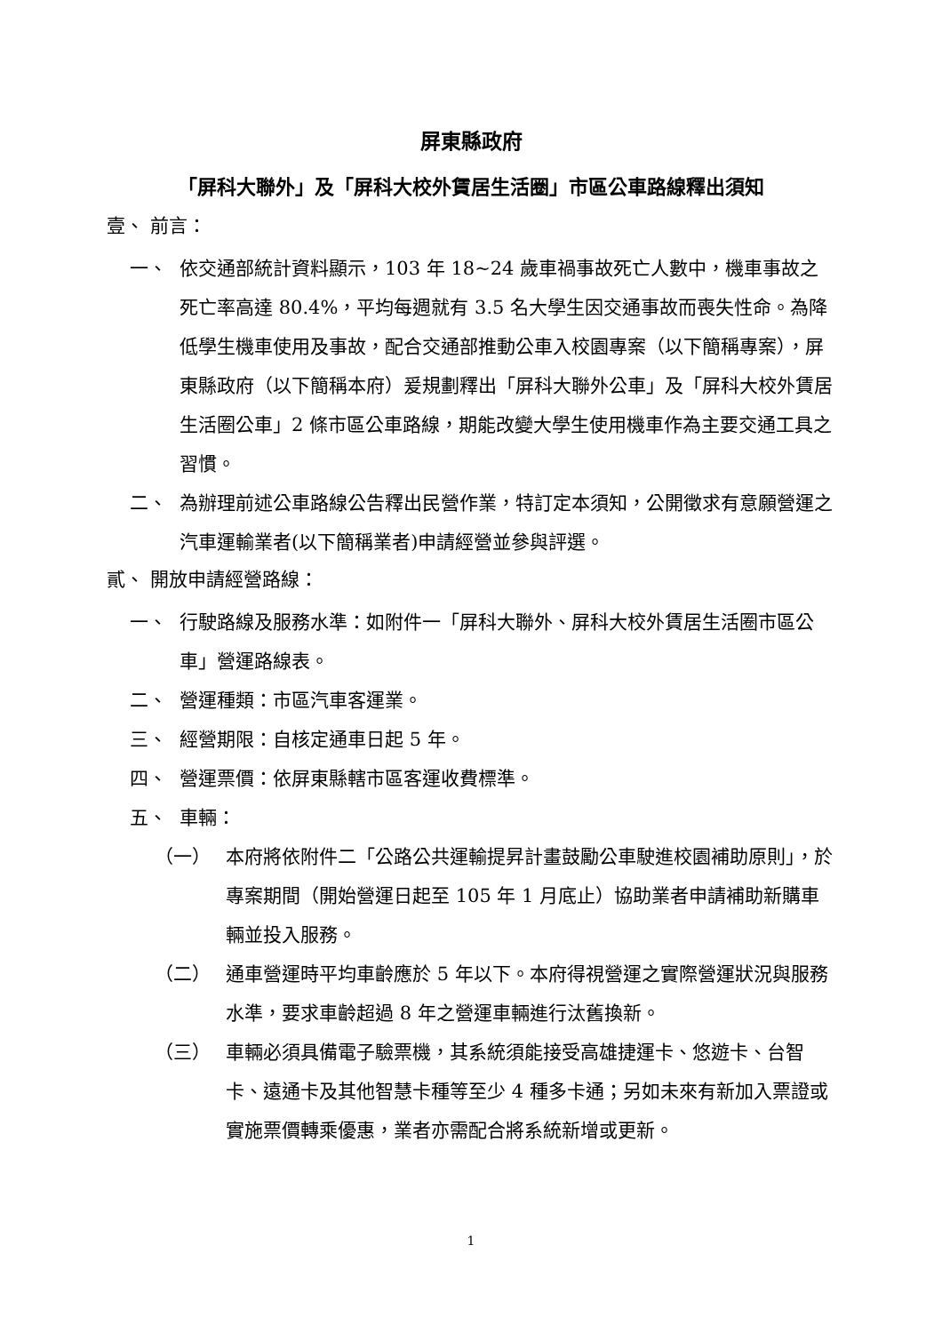屏東縣政府
「屏科大聯外」及「屏科大校外賃居生活圈」市區公車路線釋出須知
壹、 前言：
一、 依交通部統計資料顯示，103 年 18~24 歲車禍事故死亡人數中，機車事故之死亡率高達 80.4%，平均每週就有 3.5 名大學生因交通事故而喪失性命。為降低學生機車使用及事故，配合交通部推動公車入校園專案（以下簡稱專案），屏東縣政府（以下簡稱本府）爰規劃釋出「屏科大聯外公車」及「屏科大校外賃居生活圈公車」2 條市區公車路線，期能改變大學生使用機車作為主要交通工具之習慣。
二、 為辦理前述公車路線公告釋出民營作業，特訂定本須知，公開徵求有意願營運之汽車運輸業者(以下簡稱業者)申請經營並參與評選。
貳、 開放申請經營路線：
一、 行駛路線及服務水準：如附件一「屏科大聯外、屏科大校外賃居生活圈市區公車」營運路線表。
二、 營運種類：市區汽車客運業。
三、 經營期限：自核定通車日起 5 年。
四、 營運票價：依屏東縣轄市區客運收費標準。
五、 車輛：
（一） 本府將依附件二「公路公共運輸提昇計畫鼓勵公車駛進校園補助原則」，於專案期間（開始營運日起至 105 年 1 月底止）協助業者申請補助新購車輛並投入服務。
（二） 通車營運時平均車齡應於 5 年以下。本府得視營運之實際營運狀況與服務水準，要求車齡超過 8 年之營運車輛進行汰舊換新。
（三） 車輛必須具備電子驗票機，其系統須能接受高雄捷運卡、悠遊卡、台智卡、遠通卡及其他智慧卡種等至少 4 種多卡通；另如未來有新加入票證或實施票價轉乘優惠，業者亦需配合將系統新增或更新。
1